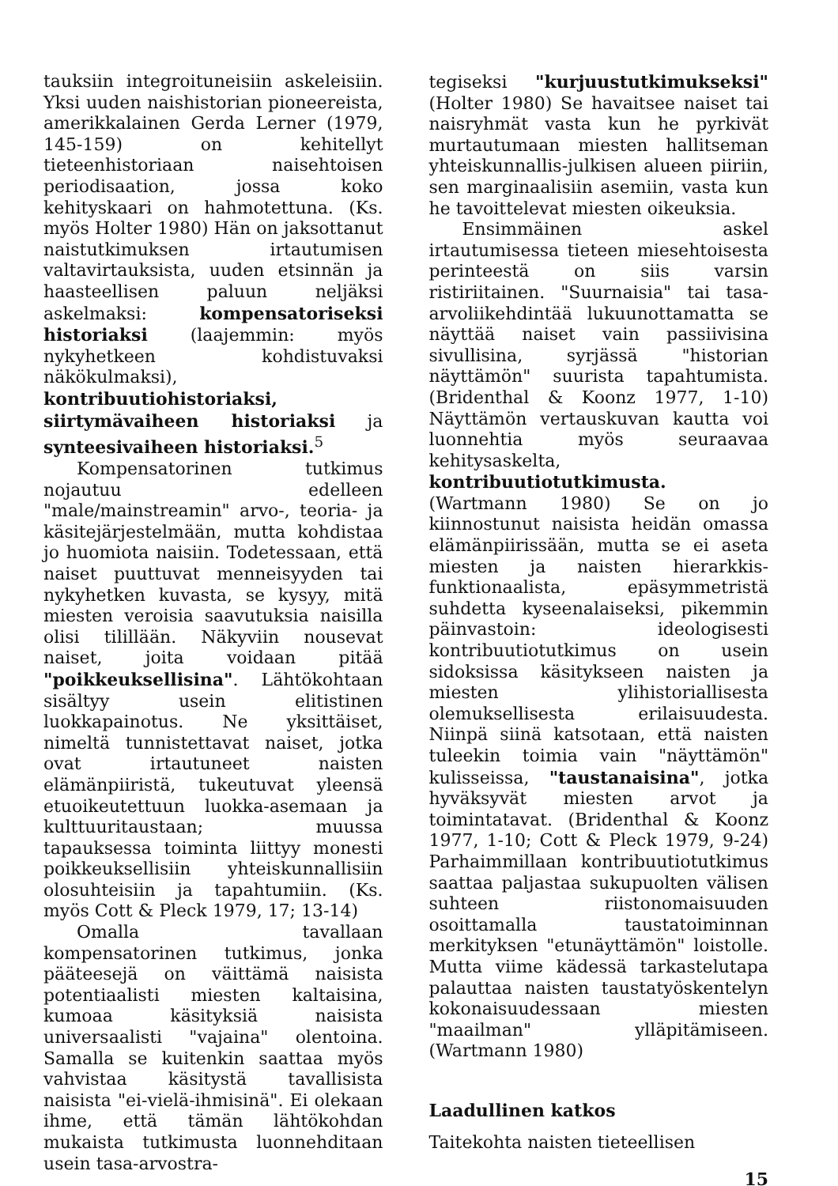tauksiin integroituneisiin askeleisiin. Yksi uuden naishistorian pioneereista, amerikkalainen Gerda Lerner (1979, 145-159) on kehitellyt tieteenhistoriaan naisehtoisen periodisaation, jossa koko kehityskaari on hahmotettuna. (Ks. myös Holter 1980) Hän on jaksottanut naistutkimuksen irtautumisen valtavirtauksista, uuden etsinnän ja haasteellisen paluun neljäksi askelmaksi: kompensatoriseksi historiaksi (laajemmin: myös nykyhetkeen kohdistuvaksi näkökulmaksi), kontribuutiohistoriaksi, siirtymävaiheen historiaksi ja synteesivaiheen historiaksi.<sup>5</sup>
Kompensatorinen tutkimus nojautuu edelleen "male/mainstreamin" arvo-, teoria- ja käsitejärjestelmään, mutta kohdistaa jo huomiota naisiin. Todetessaan, että naiset puuttuvat menneisyyden tai nykyhetken kuvasta, se kysyy, mitä miesten veroisia saavutuksia naisilla olisi tilillään. Näkyviin nousevat naiset, joita voidaan pitää "poikkeuksellisina". Lähtökohtaan sisältyy usein elitistinen luokkapainotus. Ne yksittäiset, nimeltä tunnistettavat naiset, jotka ovat irtautuneet naisten elämänpiiristä, tukeutuvat yleensä etuoikeutettuun luokka-asemaan ja kulttuuritaustaan; muussa tapauksessa toiminta liittyy monesti poikkeuksellisiin yhteiskunnallisiin olosuhteisiin ja tapahtumiin. (Ks. myös Cott & Pleck 1979, 17; 13-14)
Omalla tavallaan kompensatorinen tutkimus, jonka pääteesejä on väittämä naisista potentiaalisti miesten kaltaisina, kumoaa käsityksiä naisista universaalisti "vajaina" olentoina. Samalla se kuitenkin saattaa myös vahvistaa käsitystä tavallisista naisista "ei-vielä-ihmisinä". Ei olekaan ihme, että tämän lähtökohdan mukaista tutkimusta luonnehditaan usein tasa-arvostra-
tegiseksi "kurjuustutkimukseksi" (Holter 1980) Se havaitsee naiset tai naisryhmät vasta kun he pyrkivät murtautumaan miesten hallitseman yhteiskunnallis-julkisen alueen piiriin, sen marginaalisiin asemiin, vasta kun he tavoittelevat miesten oikeuksia.
Ensimmäinen askel irtautumisessa tieteen miesehtoisesta perinteestä on siis varsin ristiriitainen. "Suurnaisia" tai tasa-arvoliikehdintää lukuunottamatta se näyttää naiset vain passiivisina sivullisina, syrjässä "historian näyttämön" suurista tapahtumista. (Bridenthal & Koonz 1977, 1-10) Näyttämön vertauskuvan kautta voi luonnehtia myös seuraavaa kehitysaskelta, kontribuutiotutkimusta. (Wartmann 1980) Se on jo kiinnostunut naisista heidän omassa elämänpiirissään, mutta se ei aseta miesten ja naisten hierarkkis-funktionaalista, epäsymmetristä suhdetta kyseenalaiseksi, pikemmin päinvastoin: ideologisesti kontribuutiotutkimus on usein sidoksissa käsitykseen naisten ja miesten ylihistoriallisesta olemuksellisesta erilaisuudesta. Niinpä siinä katsotaan, että naisten tuleekin toimia vain "näyttämön" kulisseissa, "taustanaisina", jotka hyväksyvät miesten arvot ja toimintatavat. (Bridenthal & Koonz 1977, 1-10; Cott & Pleck 1979, 9-24) Parhaimmillaan kontribuutiotutkimus saattaa paljastaa sukupuolten välisen suhteen riistonomaisuuden osoittamalla taustatoiminnan merkityksen "etunäyttämön" loistolle. Mutta viime kädessä tarkastelutapa palauttaa naisten taustatyöskentelyn kokonaisuudessaan miesten "maailman" ylläpitämiseen. (Wartmann 1980)
Laadullinen katkos
Taitekohta naisten tieteellisen
15